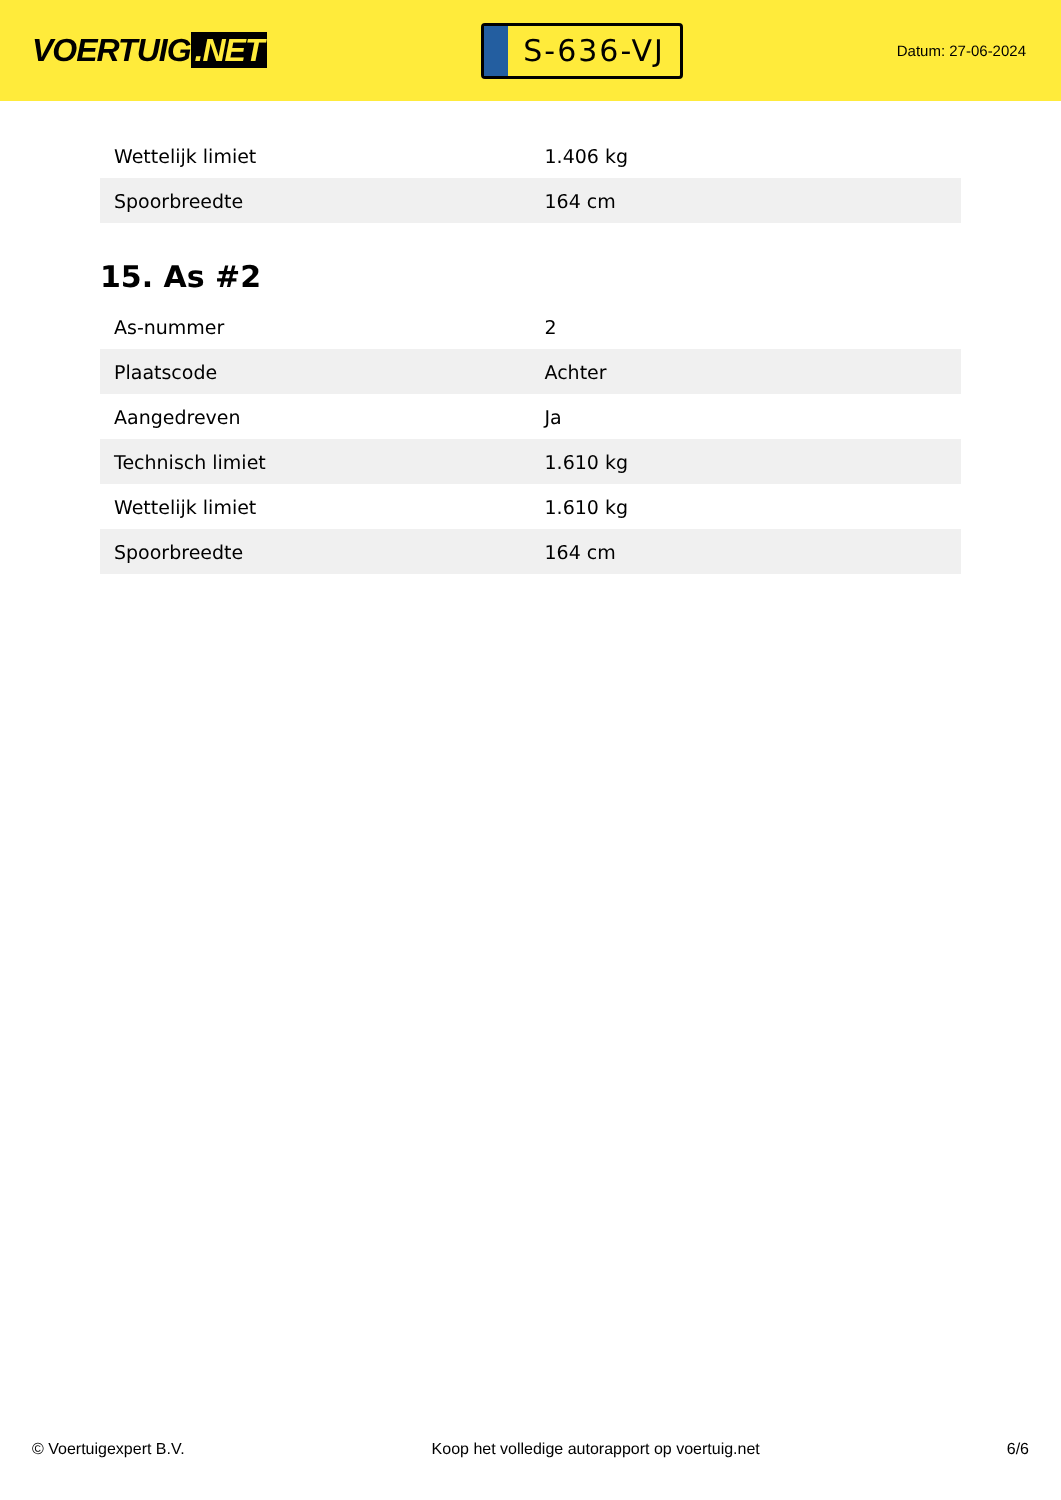VOERTUIG.NET
S-636-VJ
Datum: 27-06-2024
| Wettelijk limiet | 1.406 kg |
| Spoorbreedte | 164 cm |
15. As #2
| As-nummer | 2 |
| Plaatscode | Achter |
| Aangedreven | Ja |
| Technisch limiet | 1.610 kg |
| Wettelijk limiet | 1.610 kg |
| Spoorbreedte | 164 cm |
© Voertuigexpert B.V. Koop het volledige autorapport op voertuig.net 6/6